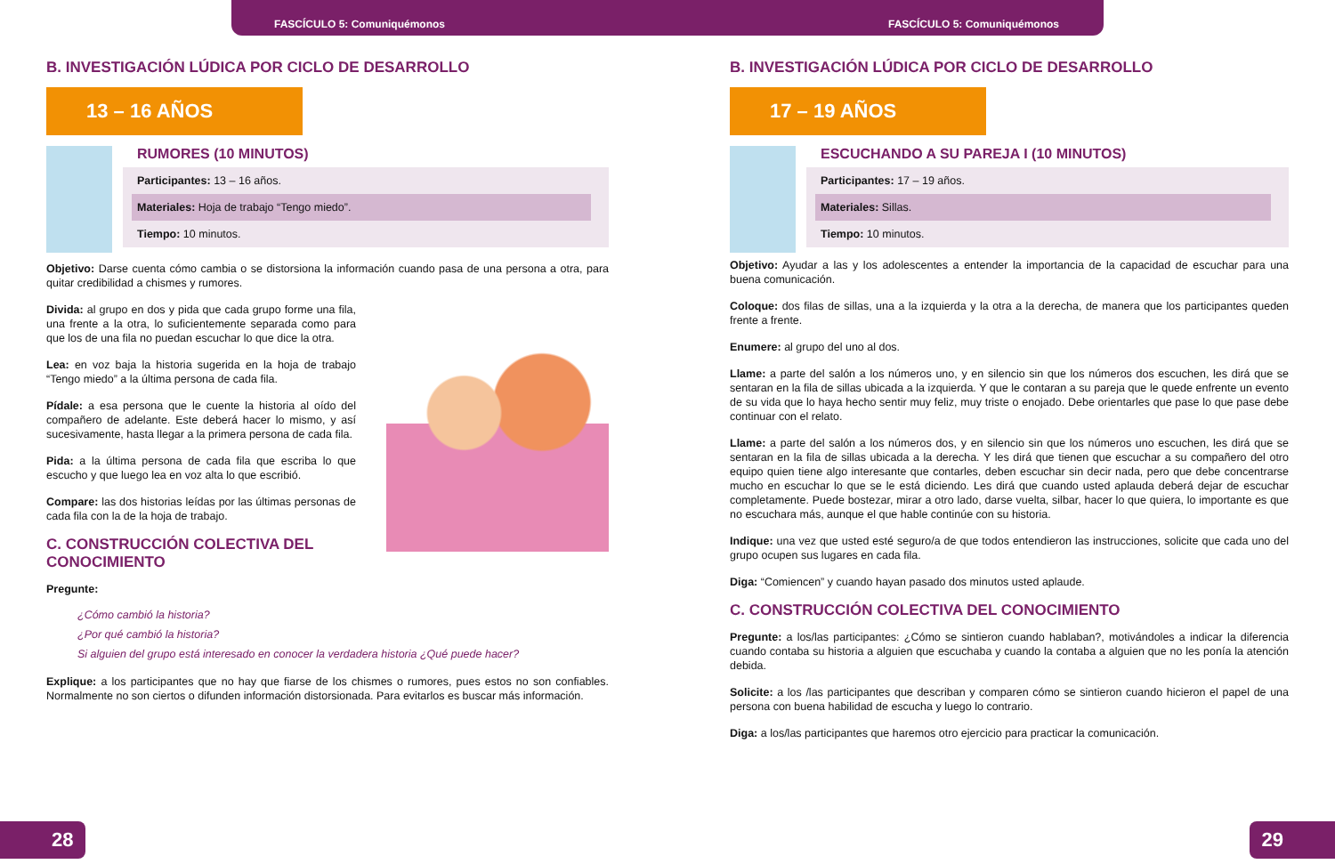FASCÍCULO 5: Comuniquémonos FASCÍCULO 5: Comuniquémonos
B. INVESTIGACIÓN LÚDICA POR CICLO DE DESARROLLO
13 – 16 AÑOS
RUMORES (10 MINUTOS)
Participantes: 13 – 16 años.
Materiales: Hoja de trabajo “Tengo miedo”.
Tiempo: 10 minutos.
Objetivo: Darse cuenta cómo cambia o se distorsiona la información cuando pasa de una persona a otra, para quitar credibilidad a chismes y rumores.
Divida: al grupo en dos y pida que cada grupo forme una fila, una frente a la otra, lo suficientemente separada como para que los de una fila no puedan escuchar lo que dice la otra.
Lea: en voz baja la historia sugerida en la hoja de trabajo “Tengo miedo” a la última persona de cada fila.
Pídale: a esa persona que le cuente la historia al oído del compañero de adelante. Este deberá hacer lo mismo, y así sucesivamente, hasta llegar a la primera persona de cada fila.
Pida: a la última persona de cada fila que escriba lo que escucho y que luego lea en voz alta lo que escribió.
Compare: las dos historias leídas por las últimas personas de cada fila con la de la hoja de trabajo.
C. CONSTRUCCIÓN COLECTIVA DEL CONOCIMIENTO
Pregunte:
¿Cómo cambió la historia?
¿Por qué cambió la historia?
Si alguien del grupo está interesado en conocer la verdadera historia ¿Qué puede hacer?
Explique: a los participantes que no hay que fiarse de los chismes o rumores, pues estos no son confiables. Normalmente no son ciertos o difunden información distorsionada. Para evitarlos es buscar más información.
B. INVESTIGACIÓN LÚDICA POR CICLO DE DESARROLLO
17 – 19 AÑOS
ESCUCHANDO A SU PAREJA I (10 MINUTOS)
Participantes: 17 – 19 años.
Materiales: Sillas.
Tiempo: 10 minutos.
Objetivo: Ayudar a las y los adolescentes a entender la importancia de la capacidad de escuchar para una buena comunicación.
Coloque: dos filas de sillas, una a la izquierda y la otra a la derecha, de manera que los participantes queden frente a frente.
Enumere: al grupo del uno al dos.
Llame: a parte del salón a los números uno, y en silencio sin que los números dos escuchen, les dirá que se sentaran en la fila de sillas ubicada a la izquierda. Y que le contaran a su pareja que le quede enfrente un evento de su vida que lo haya hecho sentir muy feliz, muy triste o enojado. Debe orientarles que pase lo que pase debe continuar con el relato.
Llame: a parte del salón a los números dos, y en silencio sin que los números uno escuchen, les dirá que se sentaran en la fila de sillas ubicada a la derecha. Y les dirá que tienen que escuchar a su compañero del otro equipo quien tiene algo interesante que contarles, deben escuchar sin decir nada, pero que debe concentrarse mucho en escuchar lo que se le está diciendo. Les dirá que cuando usted aplauda deberá dejar de escuchar completamente. Puede bostezar, mirar a otro lado, darse vuelta, silbar, hacer lo que quiera, lo importante es que no escuchara más, aunque el que hable continúe con su historia.
Indique: una vez que usted esté seguro/a de que todos entendieron las instrucciones, solicite que cada uno del grupo ocupen sus lugares en cada fila.
Diga: “Comiencen” y cuando hayan pasado dos minutos usted aplaude.
C. CONSTRUCCIÓN COLECTIVA DEL CONOCIMIENTO
Pregunte: a los/las participantes: ¿Cómo se sintieron cuando hablaban?, motivándoles a indicar la diferencia cuando contaba su historia a alguien que escuchaba y cuando la contaba a alguien que no les ponía la atención debida.
Solicite: a los /las participantes que describan y comparen cómo se sintieron cuando hicieron el papel de una persona con buena habilidad de escucha y luego lo contrario.
Diga: a los/las participantes que haremos otro ejercicio para practicar la comunicación.
28 29